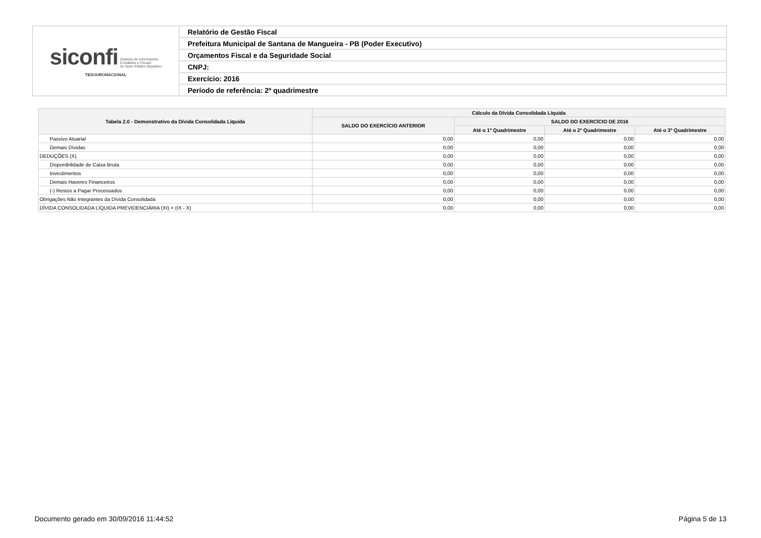| siconfi Sistema de Informações Contábeis e Fiscais do Setor Público Brasileiro TESOURONACIONAL | Relatório de Gestão Fiscal |
| | Prefeitura Municipal de Santana de Mangueira - PB (Poder Executivo) |
| | Orçamentos Fiscal e da Seguridade Social |
| | CNPJ: |
| | Exercício: 2016 |
| | Período de referência: 2º quadrimestre |
| Tabela 2.0 - Demonstrativo da Dívida Consolidada Líquida | Cálculo da Dívida Consolidada Líquida | | | |
| --- | --- | --- | --- | --- |
| | SALDO DO EXERCÍCIO ANTERIOR | SALDO DO EXERCÍCIO DE 2016 | | |
| | | Até o 1º Quadrimestre | Até o 2º Quadrimestre | Até o 3º Quadrimestre |
| Passivo Atuarial | 0,00 | 0,00 | 0,00 | 0,00 |
| Demais Dívidas | 0,00 | 0,00 | 0,00 | 0,00 |
| DEDUÇÕES (X) | 0,00 | 0,00 | 0,00 | 0,00 |
| Disponibilidade de Caixa Bruta | 0,00 | 0,00 | 0,00 | 0,00 |
| Investimentos | 0,00 | 0,00 | 0,00 | 0,00 |
| Demais Haveres Financeiros | 0,00 | 0,00 | 0,00 | 0,00 |
| (-) Restos a Pagar Processados | 0,00 | 0,00 | 0,00 | 0,00 |
| Obrigações Não Integrantes da Dívida Consolidada | 0,00 | 0,00 | 0,00 | 0,00 |
| DÍVIDA CONSOLIDADA LÍQUIDA PREVIDENCIÁRIA (XI) = (IX - X) | 0,00 | 0,00 | 0,00 | 0,00 |
Documento gerado em 30/09/2016 11:44:52 Página 5 de 13